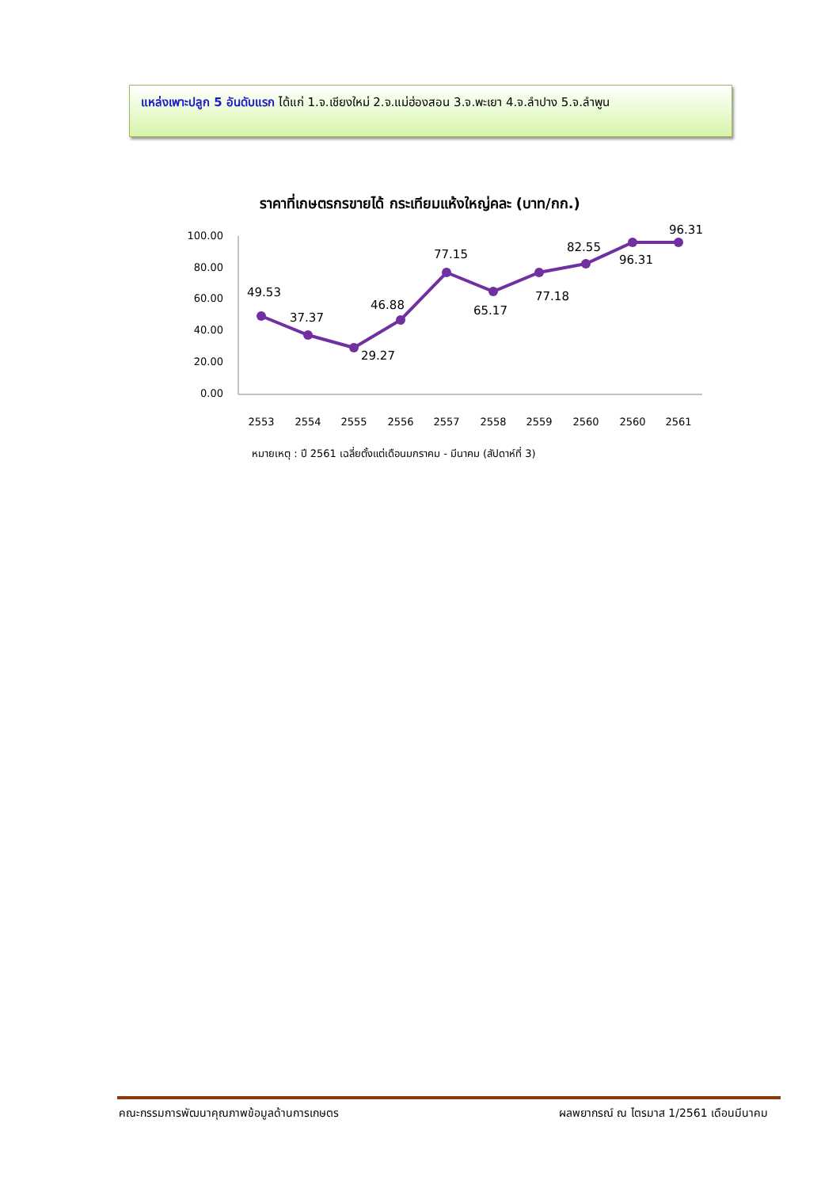แหล่งเพาะปลูก 5 อันดับแรก ได้แก่ 1.จ.เชียงใหม่ 2.จ.แม่ฮ่องสอน 3.จ.พะเยา 4.จ.ลำปาง 5.จ.ลำพูน
ราคาที่เกษตรกรขายได้ กระเทียมแห้งใหญ่คละ (บาท/กก.)
100.00
80.00
60.00
40.00
20.00
0.00
49.53
37.37
29.27
46.88
77.15
65.17
77.18
82.55
96.31
96.31
2553
2554
2555
2556
2557
2558
2559
2560
2560
2561
หมายเหตุ : ปี 2561 เฉลี่ยตั้งแต่เดือนมกราคม - มีนาคม (สัปดาห์ที่ 3)
คณะกรรมการพัฒนาคุณภาพข้อมูลด้านการเกษตร ผลพยากรณ์ ณ ไตรมาส 1/2561 เดือนมีนาคม